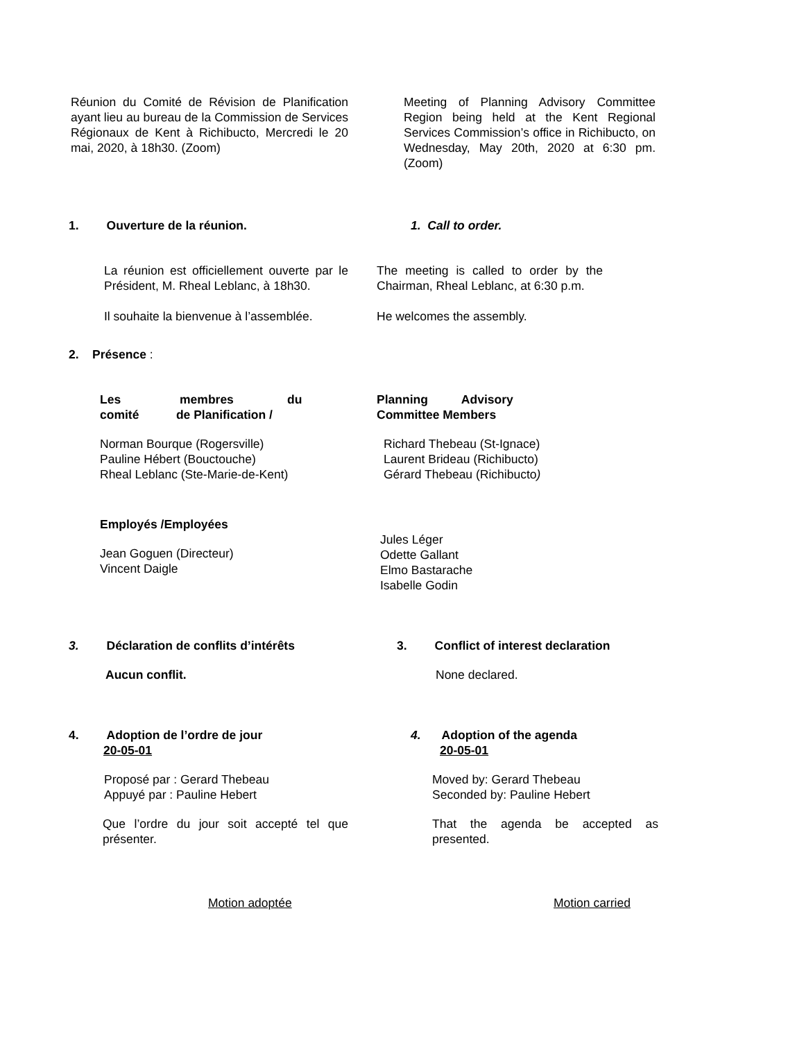Réunion du Comité de Révision de Planification ayant lieu au bureau de la Commission de Services Régionaux de Kent à Richibucto, Mercredi le 20 mai, 2020, à 18h30. (Zoom)
Meeting of Planning Advisory Committee Region being held at the Kent Regional Services Commission’s office in Richibucto, on Wednesday, May 20th, 2020 at 6:30 pm. (Zoom)
1. Ouverture de la réunion. 1. Call to order.
La réunion est officiellement ouverte par le Président, M. Rheal Leblanc, à 18h30.
Il souhaite la bienvenue à l’assemblée.
The meeting is called to order by the Chairman, Rheal Leblanc, at 6:30 p.m.
He welcomes the assembly.
2. Présence :
Les membres du comité de Planification /
Norman Bourque (Rogersville)
Pauline Hébert (Bouctouche)
Rheal Leblanc (Ste-Marie-de-Kent)
Employés /Employées
Jean Goguen (Directeur)
Vincent Daigle
Planning Advisory Committee Members
Richard Thebeau (St-Ignace)
Laurent Brideau (Richibucto)
Gérard Thebeau (Richibucto)
Jules Léger
Odette Gallant
Elmo Bastarache
Isabelle Godin
3. Déclaration de conflits d’intérêts
Aucun conflit.
3. Conflict of interest declaration
None declared.
4. Adoption de l’ordre de jour
20-05-01
Proposé par : Gerard Thebeau
Appuyé par : Pauline Hebert
Que l’ordre du jour soit accepté tel que présenter.
Motion adoptée
4. Adoption of the agenda
20-05-01
Moved by: Gerard Thebeau
Seconded by: Pauline Hebert
That the agenda be accepted as presented.
Motion carried